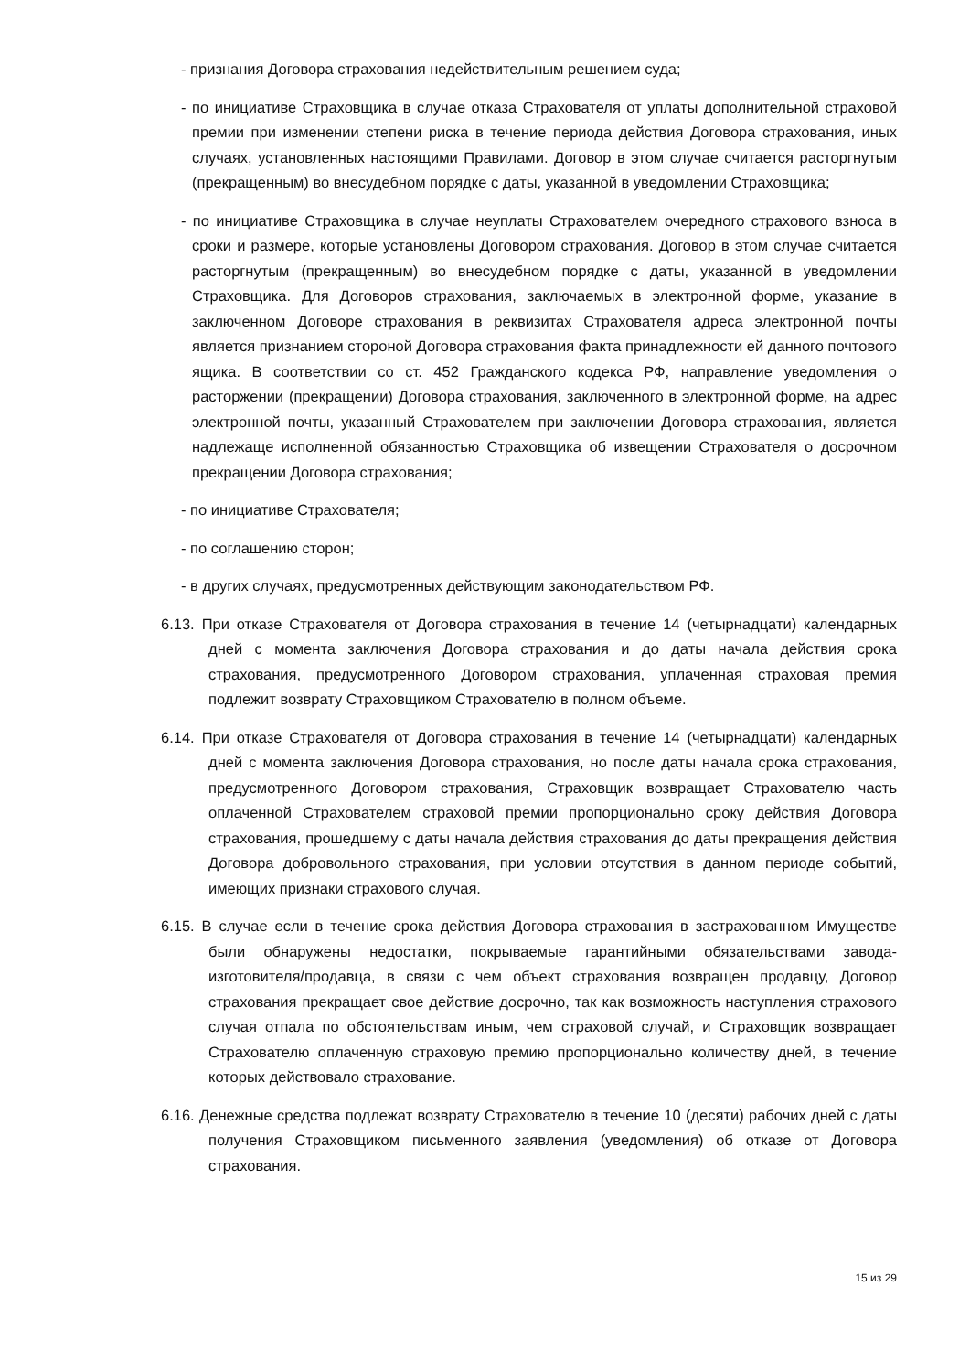- признания Договора страхования недействительным решением суда;
- по инициативе Страховщика в случае отказа Страхователя от уплаты дополнительной страховой премии при изменении степени риска в течение периода действия Договора страхования, иных случаях, установленных настоящими Правилами. Договор в этом случае считается расторгнутым (прекращенным) во внесудебном порядке с даты, указанной в уведомлении Страховщика;
- по инициативе Страховщика в случае неуплаты Страхователем очередного страхового взноса в сроки и размере, которые установлены Договором страхования. Договор в этом случае считается расторгнутым (прекращенным) во внесудебном порядке с даты, указанной в уведомлении Страховщика. Для Договоров страхования, заключаемых в электронной форме, указание в заключенном Договоре страхования в реквизитах Страхователя адреса электронной почты является признанием стороной Договора страхования факта принадлежности ей данного почтового ящика. В соответствии со ст. 452 Гражданского кодекса РФ, направление уведомления о расторжении (прекращении) Договора страхования, заключенного в электронной форме, на адрес электронной почты, указанный Страхователем при заключении Договора страхования, является надлежаще исполненной обязанностью Страховщика об извещении Страхователя о досрочном прекращении Договора страхования;
- по инициативе Страхователя;
- по соглашению сторон;
- в других случаях, предусмотренных действующим законодательством РФ.
6.13. При отказе Страхователя от Договора страхования в течение 14 (четырнадцати) календарных дней с момента заключения Договора страхования и до даты начала действия срока страхования, предусмотренного Договором страхования, уплаченная страховая премия подлежит возврату Страховщиком Страхователю в полном объеме.
6.14. При отказе Страхователя от Договора страхования в течение 14 (четырнадцати) календарных дней с момента заключения Договора страхования, но после даты начала срока страхования, предусмотренного Договором страхования, Страховщик возвращает Страхователю часть оплаченной Страхователем страховой премии пропорционально сроку действия Договора страхования, прошедшему с даты начала действия страхования до даты прекращения действия Договора добровольного страхования, при условии отсутствия в данном периоде событий, имеющих признаки страхового случая.
6.15. В случае если в течение срока действия Договора страхования в застрахованном Имуществе были обнаружены недостатки, покрываемые гарантийными обязательствами завода-изготовителя/продавца, в связи с чем объект страхования возвращен продавцу, Договор страхования прекращает свое действие досрочно, так как возможность наступления страхового случая отпала по обстоятельствам иным, чем страховой случай, и Страховщик возвращает Страхователю оплаченную страховую премию пропорционально количеству дней, в течение которых действовало страхование.
6.16. Денежные средства подлежат возврату Страхователю в течение 10 (десяти) рабочих дней с даты получения Страховщиком письменного заявления (уведомления) об отказе от Договора страхования.
15 из 29